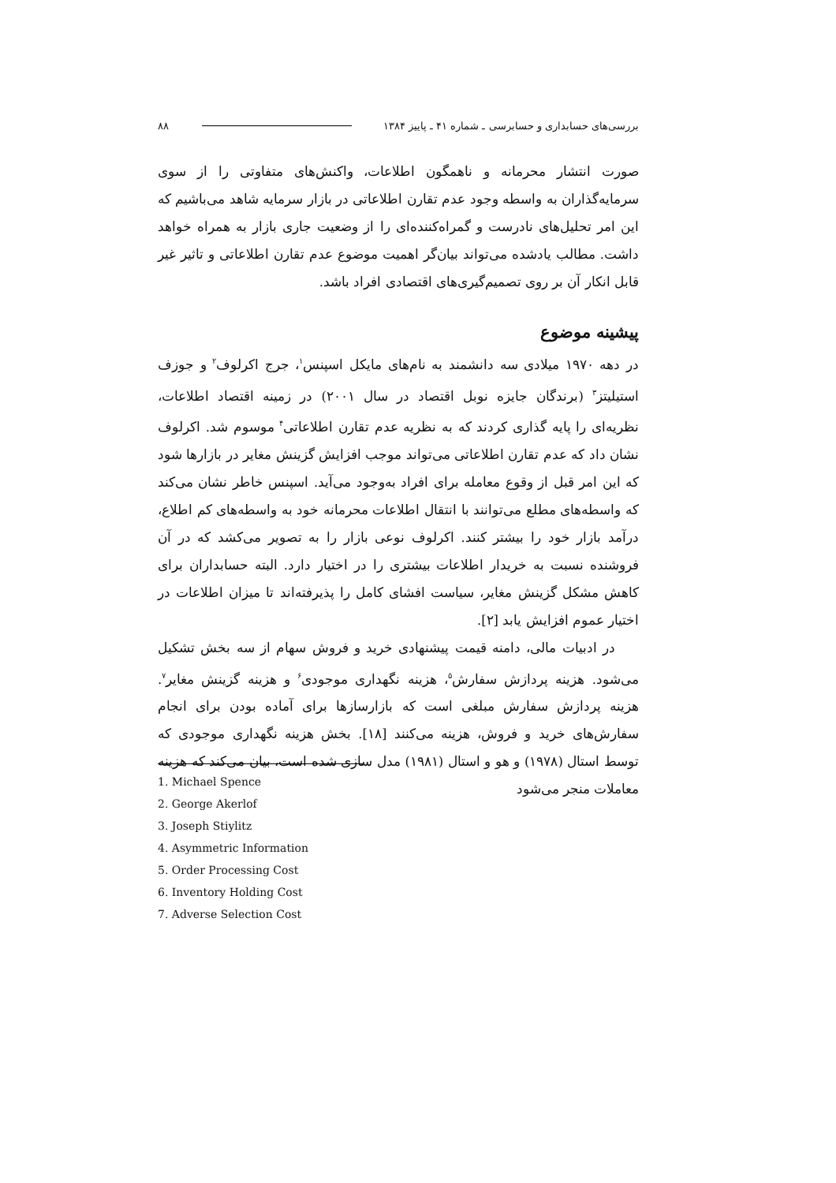بررسی‌های حسابداری و حسابرسی ـ شماره ۴۱ ـ پاییز ۱۳۸۴ ۸۸
صورت انتشار محرمانه و ناهمگون اطلاعات، واکنش‌های متفاوتی را از سوی سرمایه‌گذاران به واسطه وجود عدم تقارن اطلاعاتی در بازار سرمایه شاهد می‌باشیم که این امر تحلیل‌های نادرست و گمراه‌کننده‌ای را از وضعیت جاری بازار به همراه خواهد داشت. مطالب یادشده می‌تواند بیان‌گر اهمیت موضوع عدم تقارن اطلاعاتی و تاثیر غیر قابل انکار آن بر روی تصمیم‌گیری‌های اقتصادی افراد باشد.
پیشینه موضوع
در دهه ۱۹۷۰ میلادی سه دانشمند به نام‌های مایکل اسپنس<sup>۱</sup>، جرج اکرلوف<sup>۲</sup> و جوزف استیلیتز<sup>۳</sup> (برندگان جایزه نوبل اقتصاد در سال ۲۰۰۱) در زمینه اقتصاد اطلاعات، نظریه‌ای را پایه گذاری کردند که به نظریه عدم تقارن اطلاعاتی<sup>۴</sup> موسوم شد. اکرلوف نشان داد که عدم تقارن اطلاعاتی می‌تواند موجب افزایش گزینش مغایر در بازارها شود که این امر قبل از وقوع معامله برای افراد به‌وجود می‌آید. اسپنس خاطر نشان می‌کند که واسطه‌های مطلع می‌توانند با انتقال اطلاعات محرمانه خود به واسطه‌های کم اطلاع، درآمد بازار خود را بیشتر کنند. اکرلوف نوعی بازار را به تصویر می‌کشد که در آن فروشنده نسبت به خریدار اطلاعات بیشتری را در اختیار دارد. البته حسابداران برای کاهش مشکل گزینش مغایر، سیاست افشای کامل را پذیرفته‌اند تا میزان اطلاعات در اختیار عموم افزایش یابد [۲].
در ادبیات مالی، دامنه قیمت پیشنهادی خرید و فروش سهام از سه بخش تشکیل می‌شود. هزینه پردازش سفارش<sup>۵</sup>، هزینه نگهداری موجودی<sup>۶</sup> و هزینه گزینش مغایر<sup>۷</sup>. هزینه پردازش سفارش مبلغی است که بازارسازها برای آماده بودن برای انجام سفارش‌های خرید و فروش، هزینه می‌کنند [۱۸]. بخش هزینه نگهداری موجودی که توسط استال (۱۹۷۸) و هو و استال (۱۹۸۱) مدل سازی شده است، بیان می‌کند که هزینه معاملات منجر می‌شود
1. Michael Spence
2. George Akerlof
3. Joseph Stiylitz
4. Asymmetric Information
5. Order Processing Cost
6. Inventory Holding Cost
7. Adverse Selection Cost